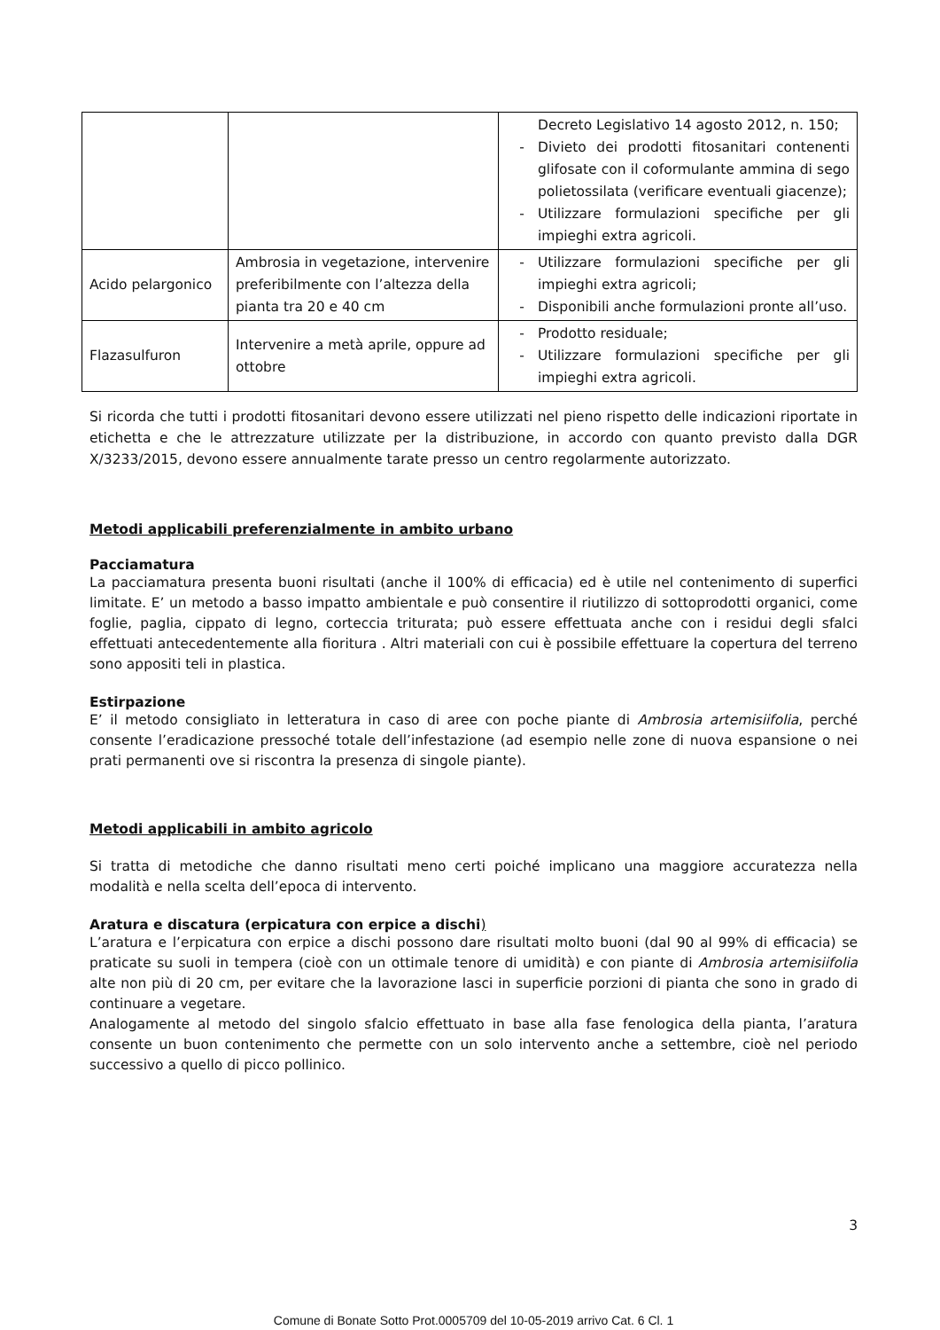| | | Decreto Legislativo 14 agosto 2012, n. 150; - Divieto dei prodotti fitosanitari contenenti glifosate con il coformulante ammina di sego polietossilata (verificare eventuali giacenze); - Utilizzare formulazioni specifiche per gli impieghi extra agricoli. |
| Acido pelargonico | Ambrosia in vegetazione, intervenire preferibilmente con l’altezza della pianta tra 20 e 40 cm | - Utilizzare formulazioni specifiche per gli impieghi extra agricoli; - Disponibili anche formulazioni pronte all’uso. |
| Flazasulfuron | Intervenire a metà aprile, oppure ad ottobre | - Prodotto residuale; - Utilizzare formulazioni specifiche per gli impieghi extra agricoli. |
Si ricorda che tutti i prodotti fitosanitari devono essere utilizzati nel pieno rispetto delle indicazioni riportate in etichetta e che le attrezzature utilizzate per la distribuzione, in accordo con quanto previsto dalla DGR X/3233/2015, devono essere annualmente tarate presso un centro regolarmente autorizzato.
Metodi applicabili preferenzialmente in ambito urbano
Pacciamatura
La pacciamatura presenta buoni risultati (anche il 100% di efficacia) ed è utile nel contenimento di superfici limitate. E’ un metodo a basso impatto ambientale e può consentire il riutilizzo di sottoprodotti organici, come foglie, paglia, cippato di legno, corteccia triturata; può essere effettuata anche con i residui degli sfalci effettuati antecedentemente alla fioritura . Altri materiali con cui è possibile effettuare la copertura del terreno sono appositi teli in plastica.
Estirpazione
E’ il metodo consigliato in letteratura in caso di aree con poche piante di Ambrosia artemisiifolia, perché consente l’eradicazione pressoché totale dell’infestazione (ad esempio nelle zone di nuova espansione o nei prati permanenti ove si riscontra la presenza di singole piante).
Metodi applicabili in ambito agricolo
Si tratta di metodiche che danno risultati meno certi poiché implicano una maggiore accuratezza nella modalità e nella scelta dell’epoca di intervento.
Aratura e discatura (erpicatura con erpice a dischi)
L’aratura e l’erpicatura con erpice a dischi possono dare risultati molto buoni (dal 90 al 99% di efficacia) se praticate su suoli in tempera (cioè con un ottimale tenore di umidità) e con piante di Ambrosia artemisiifolia alte non più di 20 cm, per evitare che la lavorazione lasci in superficie porzioni di pianta che sono in grado di continuare a vegetare.
Analogamente al metodo del singolo sfalcio effettuato in base alla fase fenologica della pianta, l’aratura consente un buon contenimento che permette con un solo intervento anche a settembre, cioè nel periodo successivo a quello di picco pollinico.
3
Comune di Bonate Sotto Prot.0005709 del 10-05-2019 arrivo Cat. 6 Cl. 1